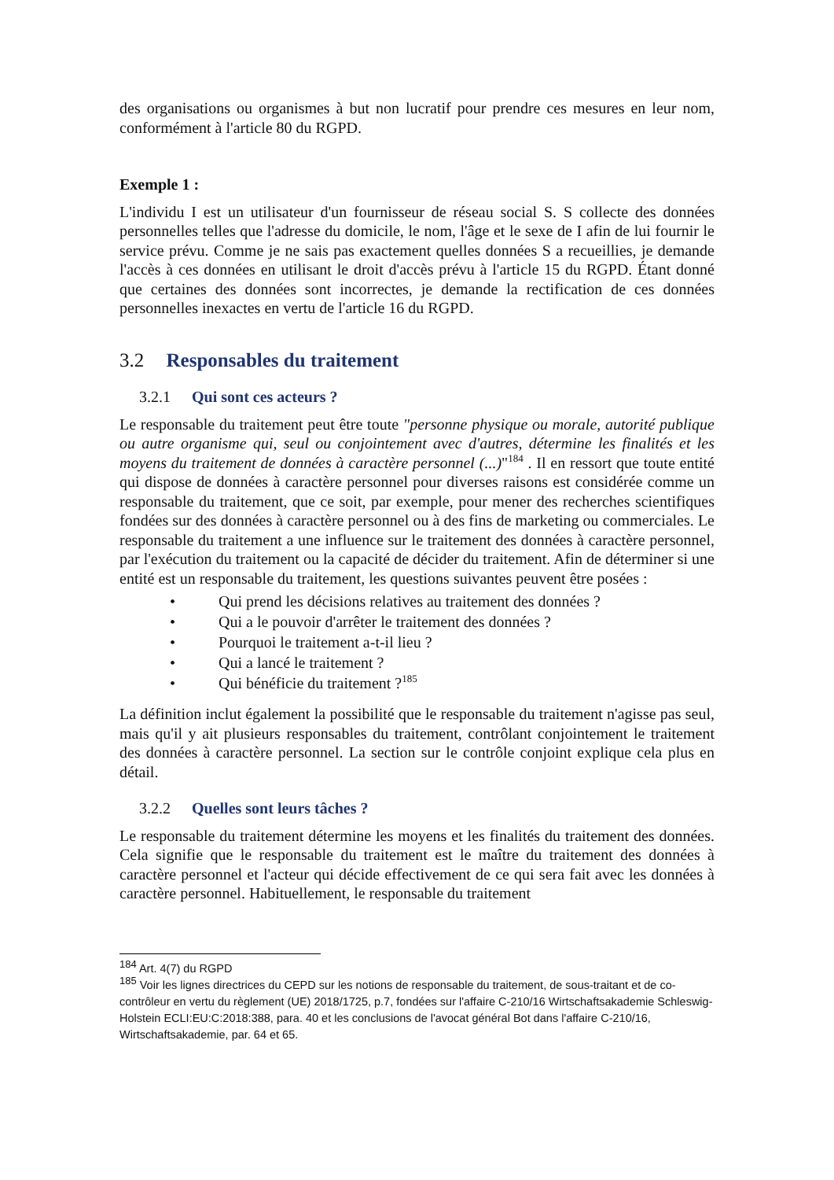des organisations ou organismes à but non lucratif pour prendre ces mesures en leur nom, conformément à l'article 80 du RGPD.
Exemple 1 :
L'individu I est un utilisateur d'un fournisseur de réseau social S. S collecte des données personnelles telles que l'adresse du domicile, le nom, l'âge et le sexe de I afin de lui fournir le service prévu. Comme je ne sais pas exactement quelles données S a recueillies, je demande l'accès à ces données en utilisant le droit d'accès prévu à l'article 15 du RGPD. Étant donné que certaines des données sont incorrectes, je demande la rectification de ces données personnelles inexactes en vertu de l'article 16 du RGPD.
3.2 Responsables du traitement
3.2.1 Qui sont ces acteurs ?
Le responsable du traitement peut être toute "personne physique ou morale, autorité publique ou autre organisme qui, seul ou conjointement avec d'autres, détermine les finalités et les moyens du traitement de données à caractère personnel (...)"<sup>184</sup> . Il en ressort que toute entité qui dispose de données à caractère personnel pour diverses raisons est considérée comme un responsable du traitement, que ce soit, par exemple, pour mener des recherches scientifiques fondées sur des données à caractère personnel ou à des fins de marketing ou commerciales. Le responsable du traitement a une influence sur le traitement des données à caractère personnel, par l'exécution du traitement ou la capacité de décider du traitement. Afin de déterminer si une entité est un responsable du traitement, les questions suivantes peuvent être posées :
• Qui prend les décisions relatives au traitement des données ?
• Qui a le pouvoir d'arrêter le traitement des données ?
• Pourquoi le traitement a-t-il lieu ?
• Qui a lancé le traitement ?
• Qui bénéficie du traitement ?<sup>185</sup>
La définition inclut également la possibilité que le responsable du traitement n'agisse pas seul, mais qu'il y ait plusieurs responsables du traitement, contrôlant conjointement le traitement des données à caractère personnel. La section sur le contrôle conjoint explique cela plus en détail.
3.2.2 Quelles sont leurs tâches ?
Le responsable du traitement détermine les moyens et les finalités du traitement des données. Cela signifie que le responsable du traitement est le maître du traitement des données à caractère personnel et l'acteur qui décide effectivement de ce qui sera fait avec les données à caractère personnel. Habituellement, le responsable du traitement
<sup>184</sup> Art. 4(7) du RGPD
<sup>185</sup> Voir les lignes directrices du CEPD sur les notions de responsable du traitement, de sous-traitant et de co-contrôleur en vertu du règlement (UE) 2018/1725, p.7, fondées sur l'affaire C-210/16 Wirtschaftsakademie Schleswig-Holstein ECLI:EU:C:2018:388, para. 40 et les conclusions de l'avocat général Bot dans l'affaire C-210/16, Wirtschaftsakademie, par. 64 et 65.